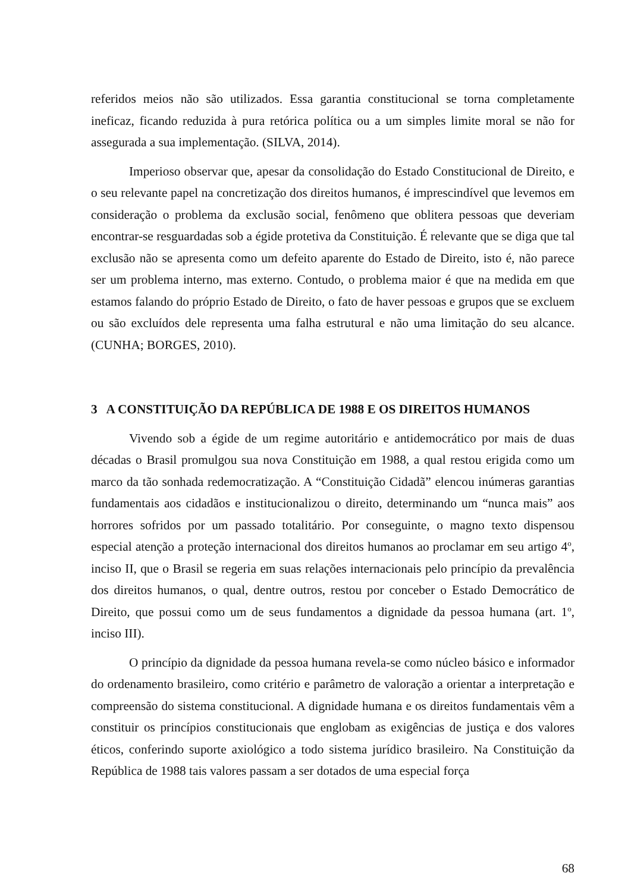referidos meios não são utilizados. Essa garantia constitucional se torna completamente ineficaz, ficando reduzida à pura retórica política ou a um simples limite moral se não for assegurada a sua implementação. (SILVA, 2014).
Imperioso observar que, apesar da consolidação do Estado Constitucional de Direito, e o seu relevante papel na concretização dos direitos humanos, é imprescindível que levemos em consideração o problema da exclusão social, fenômeno que oblitera pessoas que deveriam encontrar-se resguardadas sob a égide protetiva da Constituição. É relevante que se diga que tal exclusão não se apresenta como um defeito aparente do Estado de Direito, isto é, não parece ser um problema interno, mas externo. Contudo, o problema maior é que na medida em que estamos falando do próprio Estado de Direito, o fato de haver pessoas e grupos que se excluem ou são excluídos dele representa uma falha estrutural e não uma limitação do seu alcance. (CUNHA; BORGES, 2010).
3 A CONSTITUIÇÃO DA REPÚBLICA DE 1988 E OS DIREITOS HUMANOS
Vivendo sob a égide de um regime autoritário e antidemocrático por mais de duas décadas o Brasil promulgou sua nova Constituição em 1988, a qual restou erigida como um marco da tão sonhada redemocratização. A “Constituição Cidadã” elencou inúmeras garantias fundamentais aos cidadãos e institucionalizou o direito, determinando um “nunca mais” aos horrores sofridos por um passado totalitário. Por conseguinte, o magno texto dispensou especial atenção a proteção internacional dos direitos humanos ao proclamar em seu artigo 4<sup>o</sup>, inciso II, que o Brasil se regeria em suas relações internacionais pelo princípio da prevalência dos direitos humanos, o qual, dentre outros, restou por conceber o Estado Democrático de Direito, que possui como um de seus fundamentos a dignidade da pessoa humana (art. 1<sup>o</sup>, inciso III).
O princípio da dignidade da pessoa humana revela-se como núcleo básico e informador do ordenamento brasileiro, como critério e parâmetro de valoração a orientar a interpretação e compreensão do sistema constitucional. A dignidade humana e os direitos fundamentais vêm a constituir os princípios constitucionais que englobam as exigências de justiça e dos valores éticos, conferindo suporte axiológico a todo sistema jurídico brasileiro. Na Constituição da República de 1988 tais valores passam a ser dotados de uma especial força
68